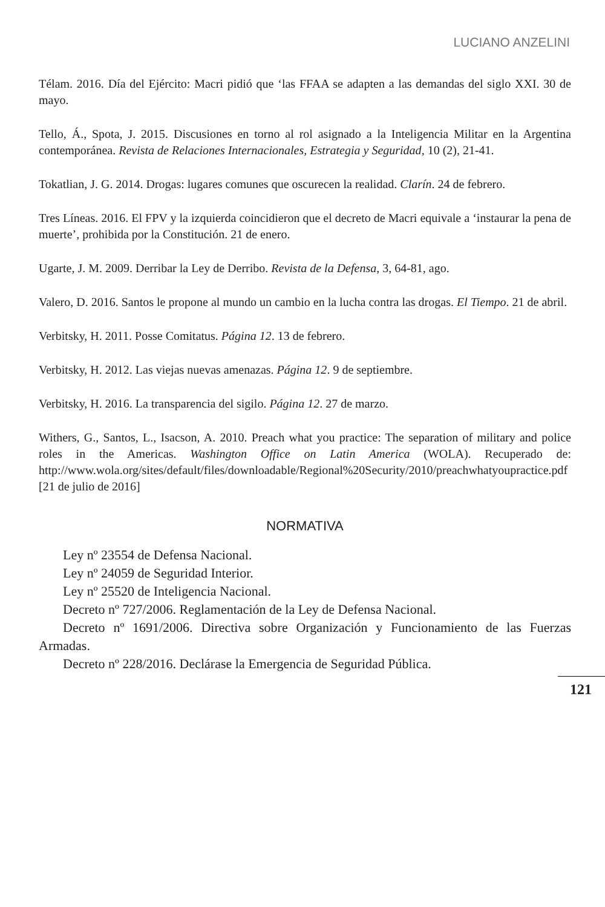LUCIANO ANZELINI
Télam. 2016. Día del Ejército: Macri pidió que ‘las FFAA se adapten a las demandas del siglo XXI. 30 de mayo.
Tello, Á., Spota, J. 2015. Discusiones en torno al rol asignado a la Inteligencia Militar en la Argentina contemporánea. Revista de Relaciones Internacionales, Estrategia y Seguridad, 10 (2), 21-41.
Tokatlian, J. G. 2014. Drogas: lugares comunes que oscurecen la realidad. Clarín. 24 de febrero.
Tres Líneas. 2016. El FPV y la izquierda coincidieron que el decreto de Macri equivale a ‘instaurar la pena de muerte’, prohibida por la Constitución. 21 de enero.
Ugarte, J. M. 2009. Derribar la Ley de Derribo. Revista de la Defensa, 3, 64-81, ago.
Valero, D. 2016. Santos le propone al mundo un cambio en la lucha contra las drogas. El Tiempo. 21 de abril.
Verbitsky, H. 2011. Posse Comitatus. Página 12. 13 de febrero.
Verbitsky, H. 2012. Las viejas nuevas amenazas. Página 12. 9 de septiembre.
Verbitsky, H. 2016. La transparencia del sigilo. Página 12. 27 de marzo.
Withers, G., Santos, L., Isacson, A. 2010. Preach what you practice: The separation of military and police roles in the Americas. Washington Office on Latin America (WOLA). Recuperado de: http://www.wola.org/sites/default/files/downloadable/Regional%20Security/2010/preachwhatyoupractice.pdf [21 de julio de 2016]
NORMATIVA
Ley nº 23554 de Defensa Nacional.
Ley nº 24059 de Seguridad Interior.
Ley nº 25520 de Inteligencia Nacional.
Decreto nº 727/2006. Reglamentación de la Ley de Defensa Nacional.
Decreto nº 1691/2006. Directiva sobre Organización y Funcionamiento de las Fuerzas Armadas.
Decreto nº 228/2016. Declárase la Emergencia de Seguridad Pública.
121